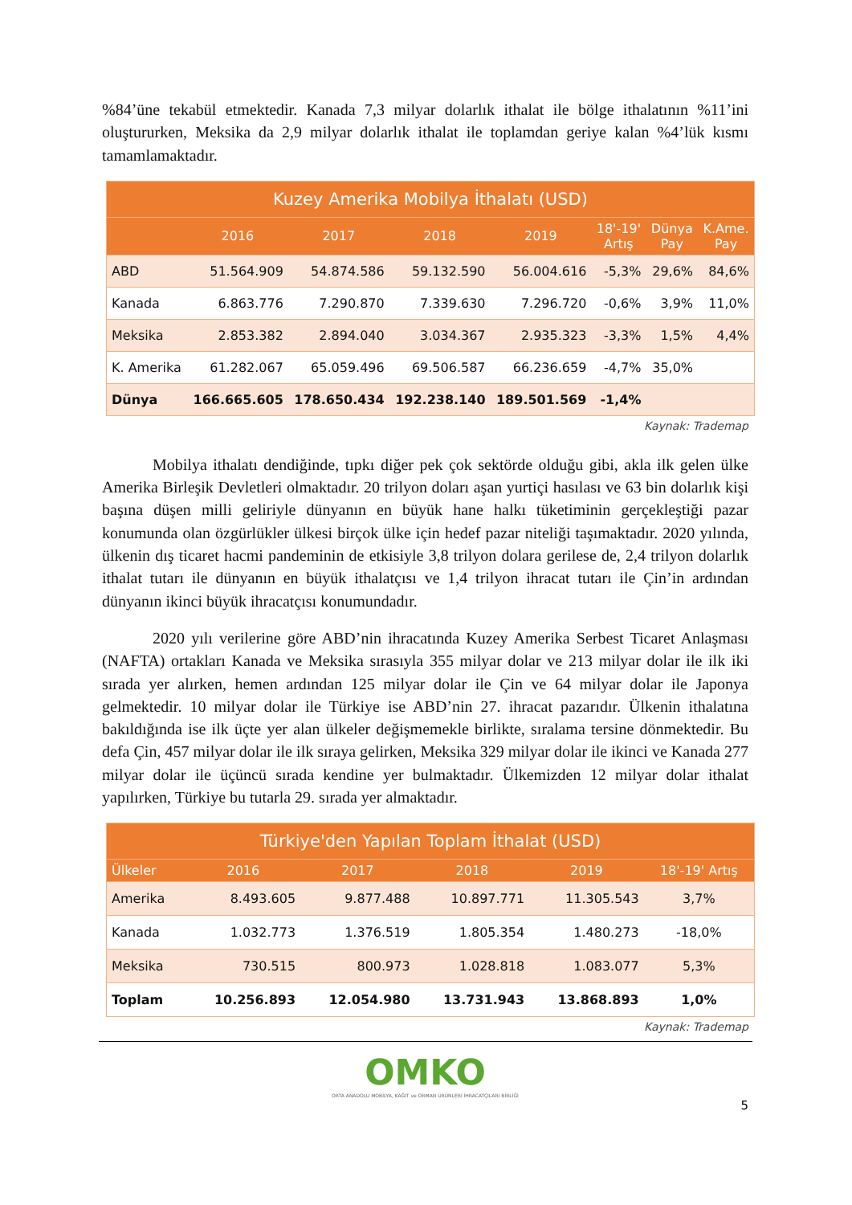%84’üne tekabül etmektedir. Kanada 7,3 milyar dolarlık ithalat ile bölge ithalatının %11’ini oluştururken, Meksika da 2,9 milyar dolarlık ithalat ile toplamdan geriye kalan %4’lük kısmı tamamlamaktadır.
| Kuzey Amerika Mobilya İthalatı (USD) | | | | | | | |
| --- | --- | --- | --- | --- | --- | --- | --- |
| | 2016 | 2017 | 2018 | 2019 | 18'-19' Artış | Dünya Pay | K.Ame. Pay |
| ABD | 51.564.909 | 54.874.586 | 59.132.590 | 56.004.616 | -5,3% | 29,6% | 84,6% |
| Kanada | 6.863.776 | 7.290.870 | 7.339.630 | 7.296.720 | -0,6% | 3,9% | 11,0% |
| Meksika | 2.853.382 | 2.894.040 | 3.034.367 | 2.935.323 | -3,3% | 1,5% | 4,4% |
| K. Amerika | 61.282.067 | 65.059.496 | 69.506.587 | 66.236.659 | -4,7% | 35,0% | |
| Dünya | 166.665.605 | 178.650.434 | 192.238.140 | 189.501.569 | -1,4% | | |
Kaynak: Trademap
Mobilya ithalatı dendiğinde, tıpkı diğer pek çok sektörde olduğu gibi, akla ilk gelen ülke Amerika Birleşik Devletleri olmaktadır. 20 trilyon doları aşan yurtiçi hasılası ve 63 bin dolarlık kişi başına düşen milli geliriyle dünyanın en büyük hane halkı tüketiminin gerçekleştiği pazar konumunda olan özgürlükler ülkesi birçok ülke için hedef pazar niteliği taşımaktadır. 2020 yılında, ülkenin dış ticaret hacmi pandeminin de etkisiyle 3,8 trilyon dolara gerilese de, 2,4 trilyon dolarlık ithalat tutarı ile dünyanın en büyük ithalatçısı ve 1,4 trilyon ihracat tutarı ile Çin’in ardından dünyanın ikinci büyük ihracatçısı konumundadır.
2020 yılı verilerine göre ABD’nin ihracatında Kuzey Amerika Serbest Ticaret Anlaşması (NAFTA) ortakları Kanada ve Meksika sırasıyla 355 milyar dolar ve 213 milyar dolar ile ilk iki sırada yer alırken, hemen ardından 125 milyar dolar ile Çin ve 64 milyar dolar ile Japonya gelmektedir. 10 milyar dolar ile Türkiye ise ABD’nin 27. ihracat pazarıdır. Ülkenin ithalatına bakıldığında ise ilk üçte yer alan ülkeler değişmemekle birlikte, sıralama tersine dönmektedir. Bu defa Çin, 457 milyar dolar ile ilk sıraya gelirken, Meksika 329 milyar dolar ile ikinci ve Kanada 277 milyar dolar ile üçüncü sırada kendine yer bulmaktadır. Ülkemizden 12 milyar dolar ithalat yapılırken, Türkiye bu tutarla 29. sırada yer almaktadır.
| Türkiye'den Yapılan Toplam İthalat (USD) | | | | | |
| --- | --- | --- | --- | --- | --- |
| Ülkeler | 2016 | 2017 | 2018 | 2019 | 18'-19' Artış |
| Amerika | 8.493.605 | 9.877.488 | 10.897.771 | 11.305.543 | 3,7% |
| Kanada | 1.032.773 | 1.376.519 | 1.805.354 | 1.480.273 | -18,0% |
| Meksika | 730.515 | 800.973 | 1.028.818 | 1.083.077 | 5,3% |
| Toplam | 10.256.893 | 12.054.980 | 13.731.943 | 13.868.893 | 1,0% |
Kaynak: Trademap
OMKO
ORTA ANADOLU MOBİLYA, KAĞIT ve ORMAN ÜRÜNLERİ İHRACATÇILARI BİRLİĞİ
5